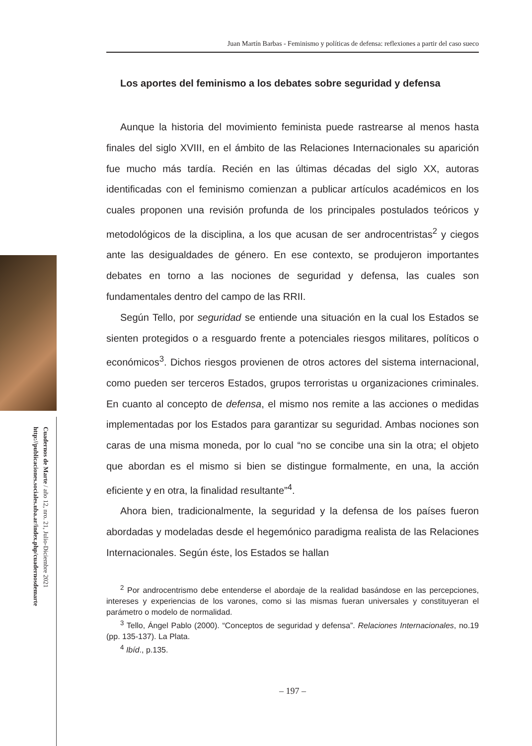Cuadernos de Marte / año 12, nro. 21, Julio-Diciembre 2021
http://publicaciones.sociales.uba.ar/index.php/cuadernosdemarte
Juan Martín Barbas - Feminismo y políticas de defensa: reflexiones a partir del caso sueco
Los aportes del feminismo a los debates sobre seguridad y defensa
Aunque la historia del movimiento feminista puede rastrearse al menos hasta finales del siglo XVIII, en el ámbito de las Relaciones Internacionales su aparición fue mucho más tardía. Recién en las últimas décadas del siglo XX, autoras identificadas con el feminismo comienzan a publicar artículos académicos en los cuales proponen una revisión profunda de los principales postulados teóricos y metodológicos de la disciplina, a los que acusan de ser androcentristas<sup>2</sup> y ciegos ante las desigualdades de género. En ese contexto, se produjeron importantes debates en torno a las nociones de seguridad y defensa, las cuales son fundamentales dentro del campo de las RRII.
Según Tello, por seguridad se entiende una situación en la cual los Estados se sienten protegidos o a resguardo frente a potenciales riesgos militares, políticos o económicos<sup>3</sup>. Dichos riesgos provienen de otros actores del sistema internacional, como pueden ser terceros Estados, grupos terroristas u organizaciones criminales. En cuanto al concepto de defensa, el mismo nos remite a las acciones o medidas implementadas por los Estados para garantizar su seguridad. Ambas nociones son caras de una misma moneda, por lo cual “no se concibe una sin la otra; el objeto que abordan es el mismo si bien se distingue formalmente, en una, la acción eficiente y en otra, la finalidad resultante”<sup>4</sup>.
Ahora bien, tradicionalmente, la seguridad y la defensa de los países fueron abordadas y modeladas desde el hegemónico paradigma realista de las Relaciones Internacionales. Según éste, los Estados se hallan
<sup>2</sup> Por androcentrismo debe entenderse el abordaje de la realidad basándose en las percepciones, intereses y experiencias de los varones, como si las mismas fueran universales y constituyeran el parámetro o modelo de normalidad.
<sup>3</sup> Tello, Ángel Pablo (2000). “Conceptos de seguridad y defensa”. Relaciones Internacionales, no.19 (pp. 135-137). La Plata.
<sup>4</sup> Ibíd., p.135.
– 197 –